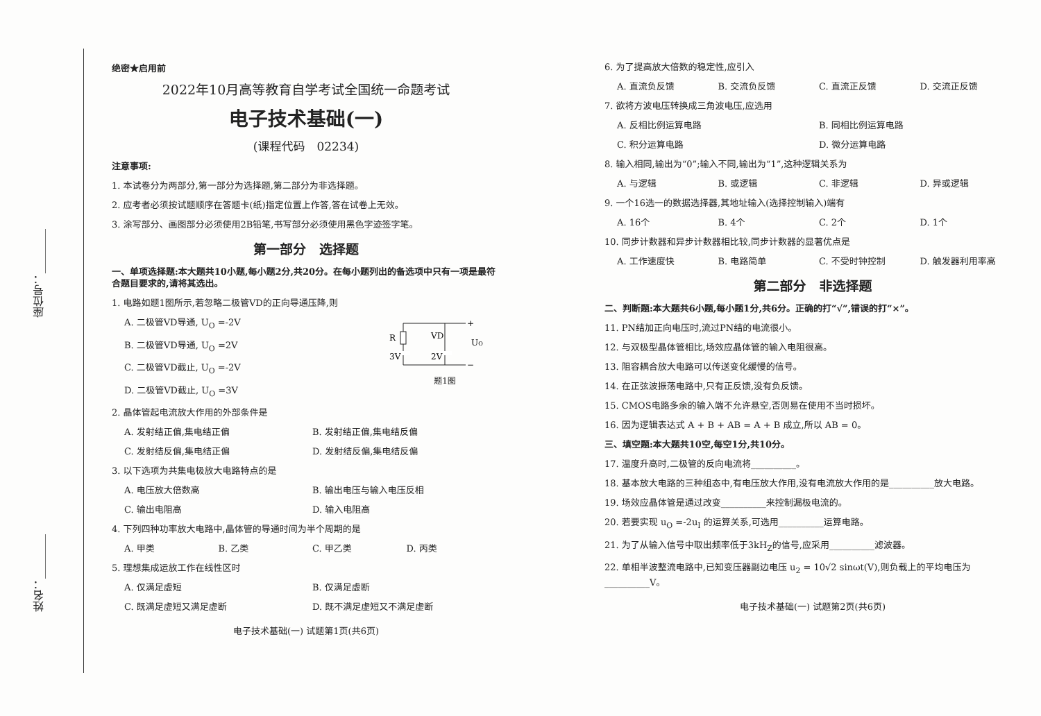座位号：________
姓名：________
绝密★启用前
2022年10月高等教育自学考试全国统一命题考试
电子技术基础(一)
(课程代码　02234)
注意事项:
1. 本试卷分为两部分,第一部分为选择题,第二部分为非选择题。
2. 应考者必须按试题顺序在答题卡(纸)指定位置上作答,答在试卷上无效。
3. 涂写部分、画图部分必须使用2B铅笔,书写部分必须使用黑色字迹签字笔。
第一部分　选择题
一、单项选择题:本大题共10小题,每小题2分,共20分。在每小题列出的备选项中只有一项是最符合题目要求的,请将其选出。
1. 电路如题1图所示,若忽略二极管VD的正向导通压降,则
A. 二极管VD导通, U<sub>O</sub> =-2V
B. 二极管VD导通, U<sub>O</sub> =2V
C. 二极管VD截止, U<sub>O</sub> =-2V
D. 二极管VD截止, U<sub>O</sub> =3V
R
VD
3V
2V
+
−
UO
题1图
2. 晶体管起电流放大作用的外部条件是
A. 发射结正偏,集电结正偏 B. 发射结正偏,集电结反偏
C. 发射结反偏,集电结正偏 D. 发射结反偏,集电结反偏
3. 以下选项为共集电极放大电路特点的是
A. 电压放大倍数高 B. 输出电压与输入电压反相
C. 输出电阻高 D. 输入电阻高
4. 下列四种功率放大电路中,晶体管的导通时间为半个周期的是
A. 甲类 B. 乙类 C. 甲乙类 D. 丙类
5. 理想集成运放工作在线性区时
A. 仅满足虚短 B. 仅满足虚断
C. 既满足虚短又满足虚断 D. 既不满足虚短又不满足虚断
电子技术基础(一) 试题第1页(共6页)
6. 为了提高放大倍数的稳定性,应引入
A. 直流负反馈 B. 交流负反馈 C. 直流正反馈 D. 交流正反馈
7. 欲将方波电压转换成三角波电压,应选用
A. 反相比例运算电路 B. 同相比例运算电路
C. 积分运算电路 D. 微分运算电路
8. 输入相同,输出为“0”;输入不同,输出为“1”,这种逻辑关系为
A. 与逻辑 B. 或逻辑 C. 非逻辑 D. 异或逻辑
9. 一个16选一的数据选择器,其地址输入(选择控制输入)端有
A. 16个 B. 4个 C. 2个 D. 1个
10. 同步计数器和异步计数器相比较,同步计数器的显著优点是
A. 工作速度快 B. 电路简单 C. 不受时钟控制 D. 触发器利用率高
第二部分　非选择题
二、判断题:本大题共6小题,每小题1分,共6分。正确的打“√”,错误的打“×”。
11. PN结加正向电压时,流过PN结的电流很小。
12. 与双极型晶体管相比,场效应晶体管的输入电阻很高。
13. 阻容耦合放大电路可以传送变化缓慢的信号。
14. 在正弦波振荡电路中,只有正反馈,没有负反馈。
15. CMOS电路多余的输入端不允许悬空,否则易在使用不当时损坏。
16. 因为逻辑表达式 A + B + AB = A + B 成立,所以 AB = 0。
三、填空题:本大题共10空,每空1分,共10分。
17. 温度升高时,二极管的反向电流将__________。
18. 基本放大电路的三种组态中,有电压放大作用,没有电流放大作用的是__________放大电路。
19. 场效应晶体管是通过改变__________来控制漏极电流的。
20. 若要实现 u<sub>O</sub> =-2u<sub>I</sub> 的运算关系,可选用__________运算电路。
21. 为了从输入信号中取出频率低于3kH<sub>Z</sub>的信号,应采用__________滤波器。
22. 单相半波整流电路中,已知变压器副边电压 u<sub>2</sub> = 10√2 sinωt(V),则负载上的平均电压为__________V。
电子技术基础(一) 试题第2页(共6页)